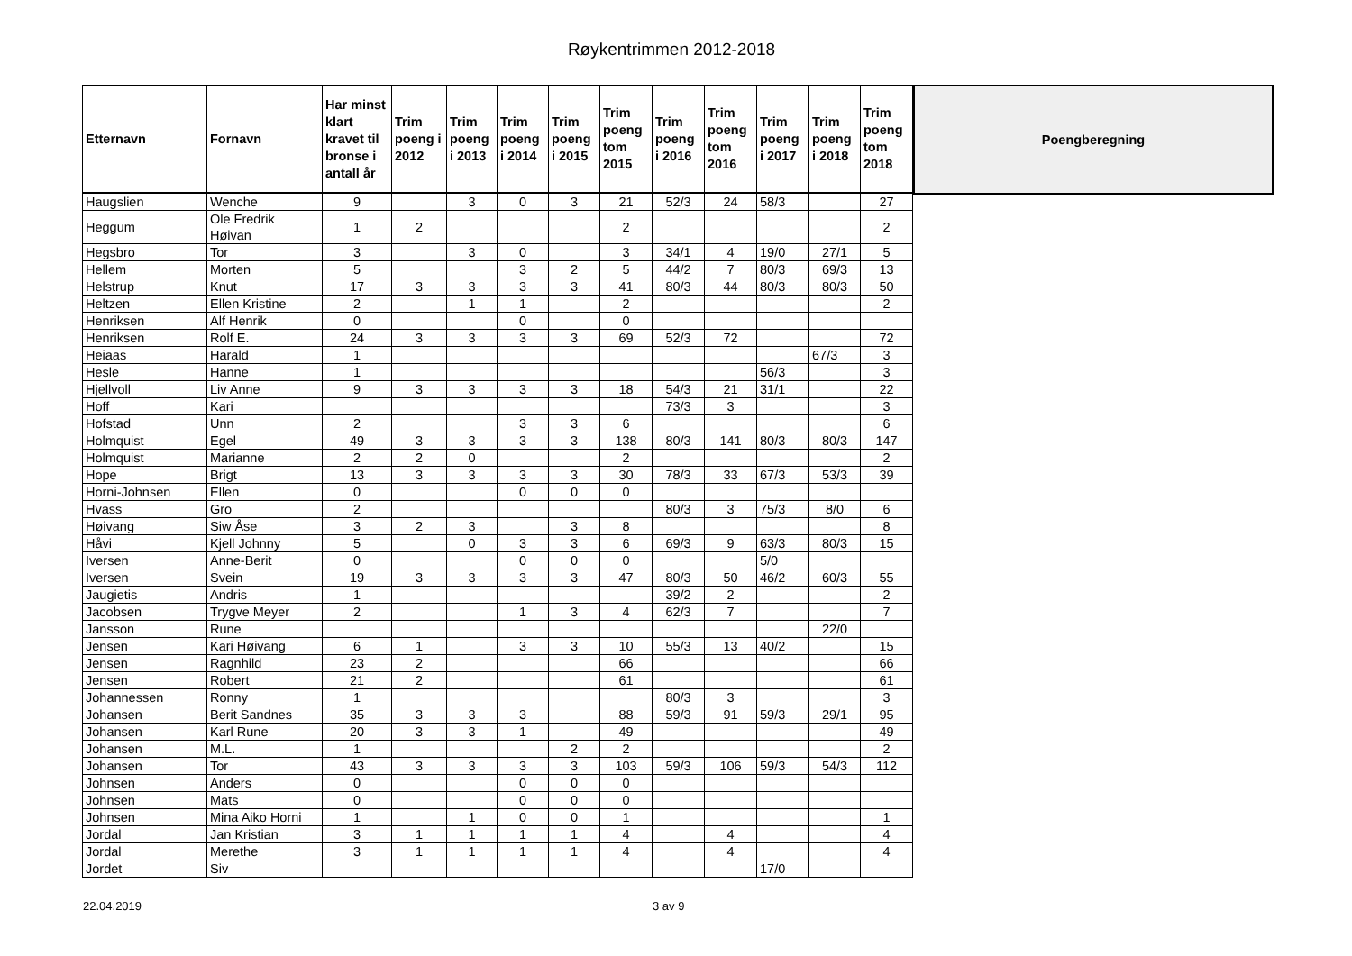Røykentrimmen 2012-2018
| Etternavn | Fornavn | Har minst klart kravet til bronse i antall år | Trim poeng i 2012 | Trim poeng i 2013 | Trim poeng i 2014 | Trim poeng i 2015 | Trim poeng tom 2015 | Trim poeng i 2016 | Trim poeng tom 2016 | Trim poeng i 2017 | Trim poeng i 2018 | Trim poeng tom 2018 |
| --- | --- | --- | --- | --- | --- | --- | --- | --- | --- | --- | --- | --- |
| Haugslien | Wenche | 9 | | 3 | 0 | 3 | 21 | 52/3 | 24 | 58/3 | | 27 |
| Heggum | Ole Fredrik Høivan | 1 | 2 | | | | 2 | | | | | 2 |
| Hegsbro | Tor | 3 | | 3 | 0 | | 3 | 34/1 | 4 | 19/0 | 27/1 | 5 |
| Hellem | Morten | 5 | | | 3 | 2 | 5 | 44/2 | 7 | 80/3 | 69/3 | 13 |
| Helstrup | Knut | 17 | 3 | 3 | 3 | 3 | 41 | 80/3 | 44 | 80/3 | 80/3 | 50 |
| Heltzen | Ellen Kristine | 2 | | 1 | 1 | | 2 | | | | | 2 |
| Henriksen | Alf Henrik | 0 | | | 0 | | 0 | | | | | |
| Henriksen | Rolf E. | 24 | 3 | 3 | 3 | 3 | 69 | 52/3 | 72 | | | 72 |
| Heiaas | Harald | 1 | | | | | | | | | 67/3 | 3 |
| Hesle | Hanne | 1 | | | | | | | | 56/3 | | 3 |
| Hjellvoll | Liv Anne | 9 | 3 | 3 | 3 | 3 | 18 | 54/3 | 21 | 31/1 | | 22 |
| Hoff | Kari | | | | | | | 73/3 | 3 | | | 3 |
| Hofstad | Unn | 2 | | | 3 | 3 | 6 | | | | | 6 |
| Holmquist | Egel | 49 | 3 | 3 | 3 | 3 | 138 | 80/3 | 141 | 80/3 | 80/3 | 147 |
| Holmquist | Marianne | 2 | 2 | 0 | | | 2 | | | | | 2 |
| Hope | Brigt | 13 | 3 | 3 | 3 | 3 | 30 | 78/3 | 33 | 67/3 | 53/3 | 39 |
| Horni-Johnsen | Ellen | 0 | | | 0 | 0 | 0 | | | | | |
| Hvass | Gro | 2 | | | | | | 80/3 | 3 | 75/3 | 8/0 | 6 |
| Høivang | Siw Åse | 3 | 2 | 3 | | 3 | 8 | | | | | 8 |
| Håvi | Kjell Johnny | 5 | | 0 | 3 | 3 | 6 | 69/3 | 9 | 63/3 | 80/3 | 15 |
| Iversen | Anne-Berit | 0 | | | 0 | 0 | 0 | | | 5/0 | | |
| Iversen | Svein | 19 | 3 | 3 | 3 | 3 | 47 | 80/3 | 50 | 46/2 | 60/3 | 55 |
| Jaugietis | Andris | 1 | | | | | | 39/2 | 2 | | | 2 |
| Jacobsen | Trygve Meyer | 2 | | | 1 | 3 | 4 | 62/3 | 7 | | | 7 |
| Jansson | Rune | | | | | | | | | | 22/0 | |
| Jensen | Kari Høivang | 6 | 1 | | 3 | 3 | 10 | 55/3 | 13 | 40/2 | | 15 |
| Jensen | Ragnhild | 23 | 2 | | | | 66 | | | | | 66 |
| Jensen | Robert | 21 | 2 | | | | 61 | | | | | 61 |
| Johannessen | Ronny | 1 | | | | | | 80/3 | 3 | | | 3 |
| Johansen | Berit Sandnes | 35 | 3 | 3 | 3 | | 88 | 59/3 | 91 | 59/3 | 29/1 | 95 |
| Johansen | Karl Rune | 20 | 3 | 3 | 1 | | 49 | | | | | 49 |
| Johansen | M.L. | 1 | | | | 2 | 2 | | | | | 2 |
| Johansen | Tor | 43 | 3 | 3 | 3 | 3 | 103 | 59/3 | 106 | 59/3 | 54/3 | 112 |
| Johnsen | Anders | 0 | | | 0 | 0 | 0 | | | | | |
| Johnsen | Mats | 0 | | | 0 | 0 | 0 | | | | | |
| Johnsen | Mina Aiko Horni | 1 | | 1 | 0 | 0 | 1 | | | | | 1 |
| Jordal | Jan Kristian | 3 | 1 | 1 | 1 | 1 | 4 | | 4 | | | 4 |
| Jordal | Merethe | 3 | 1 | 1 | 1 | 1 | 4 | | 4 | | | 4 |
| Jordet | Siv | | | | | | | | | 17/0 | | |
Poengberegning
22.04.2019 3 av 9